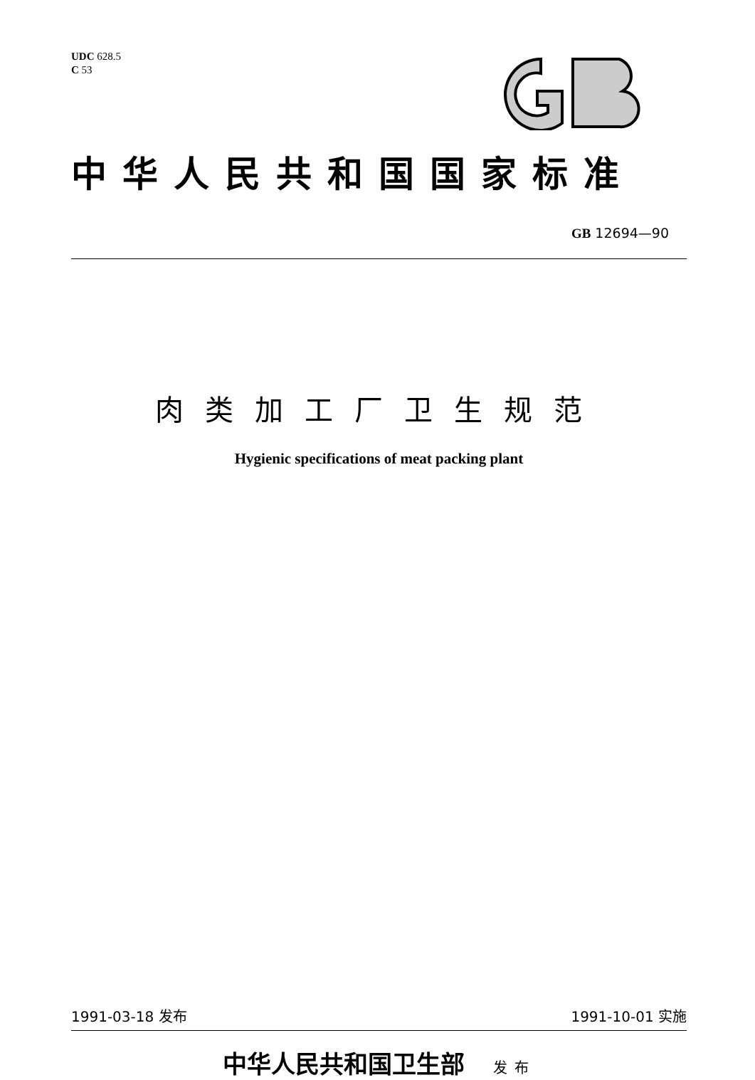UDC 628.5
C 53
中华人民共和国国家标准
GB 12694—90
肉类加工厂卫生规范
Hygienic specifications of meat packing plant
1991-03-18 发布 1991-10-01 实施
中华人民共和国卫生部 发布